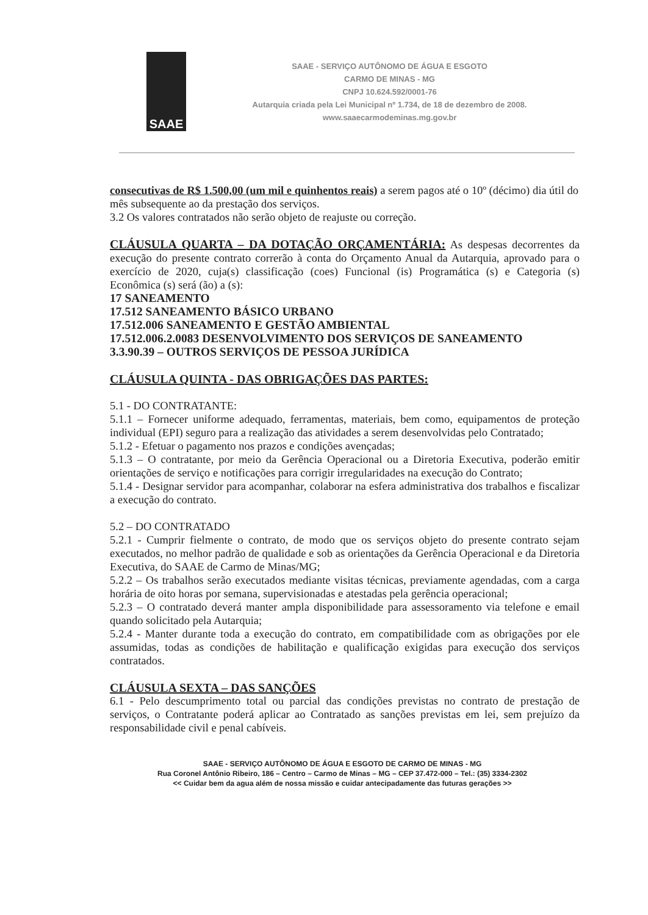SAAE
SAAE - SERVIÇO AUTÔNOMO DE ÁGUA E ESGOTO
CARMO DE MINAS - MG
CNPJ 10.624.592/0001-76
Autarquia criada pela Lei Municipal nº 1.734, de 18 de dezembro de 2008.
www.saaecarmodeminas.mg.gov.br
consecutivas de R$ 1.500,00 (um mil e quinhentos reais) a serem pagos até o 10º (décimo) dia útil do mês subsequente ao da prestação dos serviços.
3.2 Os valores contratados não serão objeto de reajuste ou correção.
CLÁUSULA QUARTA – DA DOTAÇÃO ORÇAMENTÁRIA: As despesas decorrentes da execução do presente contrato correrão à conta do Orçamento Anual da Autarquia, aprovado para o exercício de 2020, cuja(s) classificação (coes) Funcional (is) Programática (s) e Categoria (s) Econômica (s) será (ão) a (s):
17 SANEAMENTO
17.512 SANEAMENTO BÁSICO URBANO
17.512.006 SANEAMENTO E GESTÃO AMBIENTAL
17.512.006.2.0083 DESENVOLVIMENTO DOS SERVIÇOS DE SANEAMENTO
3.3.90.39 – OUTROS SERVIÇOS DE PESSOA JURÍDICA
CLÁUSULA QUINTA - DAS OBRIGAÇÕES DAS PARTES:
5.1 - DO CONTRATANTE:
5.1.1 – Fornecer uniforme adequado, ferramentas, materiais, bem como, equipamentos de proteção individual (EPI) seguro para a realização das atividades a serem desenvolvidas pelo Contratado;
5.1.2 - Efetuar o pagamento nos prazos e condições avençadas;
5.1.3 – O contratante, por meio da Gerência Operacional ou a Diretoria Executiva, poderão emitir orientações de serviço e notificações para corrigir irregularidades na execução do Contrato;
5.1.4 - Designar servidor para acompanhar, colaborar na esfera administrativa dos trabalhos e fiscalizar a execução do contrato.
5.2 – DO CONTRATADO
5.2.1 - Cumprir fielmente o contrato, de modo que os serviços objeto do presente contrato sejam executados, no melhor padrão de qualidade e sob as orientações da Gerência Operacional e da Diretoria Executiva, do SAAE de Carmo de Minas/MG;
5.2.2 – Os trabalhos serão executados mediante visitas técnicas, previamente agendadas, com a carga horária de oito horas por semana, supervisionadas e atestadas pela gerência operacional;
5.2.3 – O contratado deverá manter ampla disponibilidade para assessoramento via telefone e email quando solicitado pela Autarquia;
5.2.4 - Manter durante toda a execução do contrato, em compatibilidade com as obrigações por ele assumidas, todas as condições de habilitação e qualificação exigidas para execução dos serviços contratados.
CLÁUSULA SEXTA – DAS SANÇÕES
6.1 - Pelo descumprimento total ou parcial das condições previstas no contrato de prestação de serviços, o Contratante poderá aplicar ao Contratado as sanções previstas em lei, sem prejuízo da responsabilidade civil e penal cabíveis.
SAAE - SERVIÇO AUTÔNOMO DE ÁGUA E ESGOTO DE CARMO DE MINAS - MG
Rua Coronel Antônio Ribeiro, 186 – Centro – Carmo de Minas – MG – CEP 37.472-000 – Tel.: (35) 3334-2302
<< Cuidar bem da agua além de nossa missão e cuidar antecipadamente das futuras gerações >>